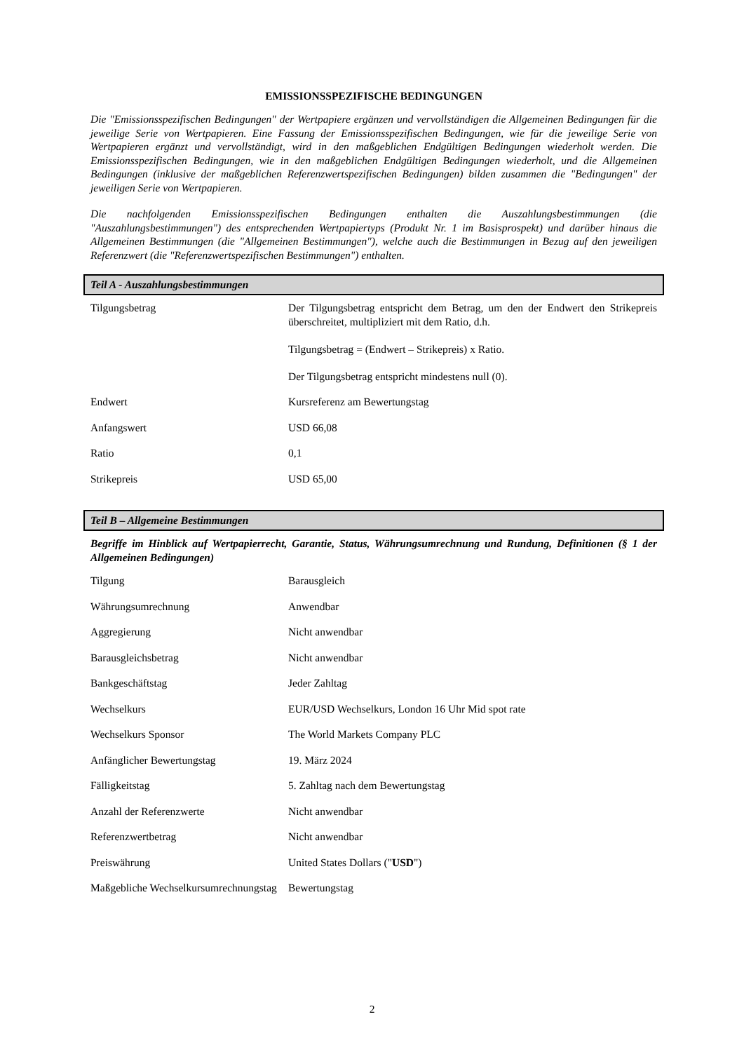EMISSIONSSPEZIFISCHE BEDINGUNGEN
Die "Emissionsspezifischen Bedingungen" der Wertpapiere ergänzen und vervollständigen die Allgemeinen Bedingungen für die jeweilige Serie von Wertpapieren. Eine Fassung der Emissionsspezifischen Bedingungen, wie für die jeweilige Serie von Wertpapieren ergänzt und vervollständigt, wird in den maßgeblichen Endgültigen Bedingungen wiederholt werden. Die Emissionsspezifischen Bedingungen, wie in den maßgeblichen Endgültigen Bedingungen wiederholt, und die Allgemeinen Bedingungen (inklusive der maßgeblichen Referenzwertspezifischen Bedingungen) bilden zusammen die "Bedingungen" der jeweiligen Serie von Wertpapieren.
Die nachfolgenden Emissionsspezifischen Bedingungen enthalten die Auszahlungsbestimmungen (die "Auszahlungsbestimmungen") des entsprechenden Wertpapiertyps (Produkt Nr. 1 im Basisprospekt) und darüber hinaus die Allgemeinen Bestimmungen (die "Allgemeinen Bestimmungen"), welche auch die Bestimmungen in Bezug auf den jeweiligen Referenzwert (die "Referenzwertspezifischen Bestimmungen") enthalten.
Teil A - Auszahlungsbestimmungen
| Tilgungsbetrag | Der Tilgungsbetrag entspricht dem Betrag, um den der Endwert den Strikepreis überschreitet, multipliziert mit dem Ratio, d.h. Tilgungsbetrag = (Endwert – Strikepreis) x Ratio. Der Tilgungsbetrag entspricht mindestens null (0). |
| Endwert | Kursreferenz am Bewertungstag |
| Anfangswert | USD 66,08 |
| Ratio | 0,1 |
| Strikepreis | USD 65,00 |
Teil B – Allgemeine Bestimmungen
Begriffe im Hinblick auf Wertpapierrecht, Garantie, Status, Währungsumrechnung und Rundung, Definitionen (§ 1 der Allgemeinen Bedingungen)
| Tilgung | Barausgleich |
| Währungsumrechnung | Anwendbar |
| Aggregierung | Nicht anwendbar |
| Barausgleichsbetrag | Nicht anwendbar |
| Bankgeschäftstag | Jeder Zahltag |
| Wechselkurs | EUR/USD Wechselkurs, London 16 Uhr Mid spot rate |
| Wechselkurs Sponsor | The World Markets Company PLC |
| Anfänglicher Bewertungstag | 19. März 2024 |
| Fälligkeitstag | 5. Zahltag nach dem Bewertungstag |
| Anzahl der Referenzwerte | Nicht anwendbar |
| Referenzwertbetrag | Nicht anwendbar |
| Preiswährung | United States Dollars (" USD ") |
| Maßgebliche Wechselkursumrechnungstag | Bewertungstag |
2